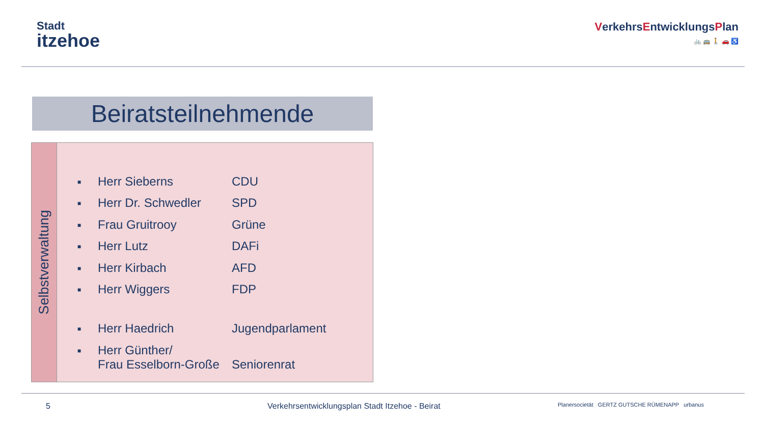Stadt
itzehoe
VerkehrsEntwicklungsPlan
🚲 🚌 🚶 🚗 ♿
Beiratsteilnehmende
Selbstverwaltung
| ■ | Herr Sieberns | CDU |
| ■ | Herr Dr. Schwedler | SPD |
| ■ | Frau Gruitrooy | Grüne |
| ■ | Herr Lutz | DAFi |
| ■ | Herr Kirbach | AFD |
| ■ | Herr Wiggers | FDP |
| ■ | Herr Haedrich | Jugendparlament |
| ■ | Herr Günther/ Frau Esselborn-Große | Seniorenrat |
5 Verkehrsentwicklungsplan Stadt Itzehoe - Beirat Planersocietät GERTZ GUTSCHE RÜMENAPP urbanus